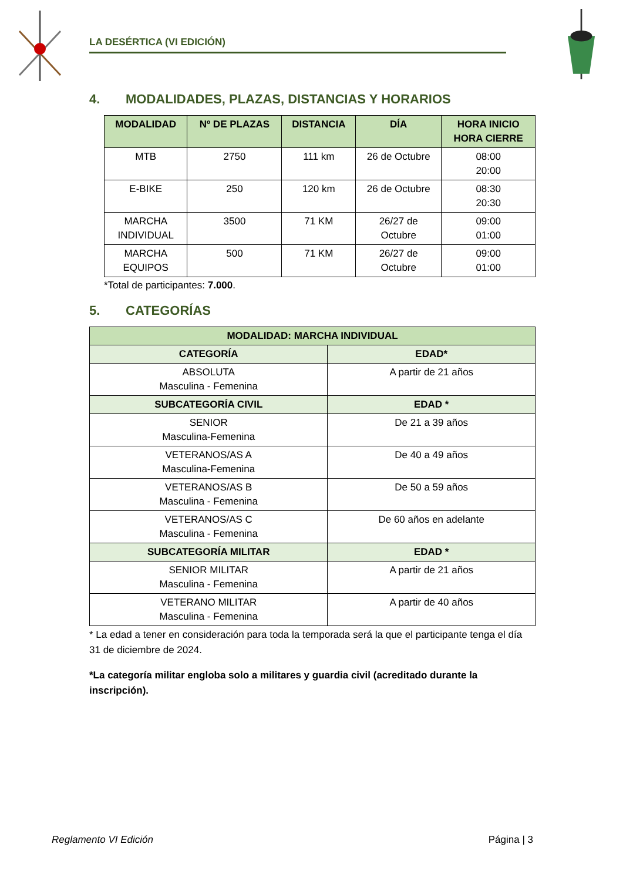LA DESÉRTICA (VI EDICIÓN)
4. MODALIDADES, PLAZAS, DISTANCIAS Y HORARIOS
| MODALIDAD | Nº DE PLAZAS | DISTANCIA | DÍA | HORA INICIO HORA CIERRE |
| --- | --- | --- | --- | --- |
| MTB | 2750 | 111 km | 26 de Octubre | 08:00 20:00 |
| E-BIKE | 250 | 120 km | 26 de Octubre | 08:30 20:30 |
| MARCHA INDIVIDUAL | 3500 | 71 KM | 26/27 de Octubre | 09:00 01:00 |
| MARCHA EQUIPOS | 500 | 71 KM | 26/27 de Octubre | 09:00 01:00 |
*Total de participantes: 7.000.
5. CATEGORÍAS
| MODALIDAD: MARCHA INDIVIDUAL | |
| --- | --- |
| CATEGORÍA | EDAD* |
| ABSOLUTA Masculina - Femenina | A partir de 21 años |
| SUBCATEGORÍA CIVIL | EDAD * |
| SENIOR Masculina-Femenina | De 21 a 39 años |
| VETERANOS/AS A Masculina-Femenina | De 40 a 49 años |
| VETERANOS/AS B Masculina - Femenina | De 50 a 59 años |
| VETERANOS/AS C Masculina - Femenina | De 60 años en adelante |
| SUBCATEGORÍA MILITAR | EDAD * |
| SENIOR MILITAR Masculina - Femenina | A partir de 21 años |
| VETERANO MILITAR Masculina - Femenina | A partir de 40 años |
* La edad a tener en consideración para toda la temporada será la que el participante tenga el día 31 de diciembre de 2024.
*La categoría militar engloba solo a militares y guardia civil (acreditado durante la inscripción).
Reglamento VI Edición Página | 3